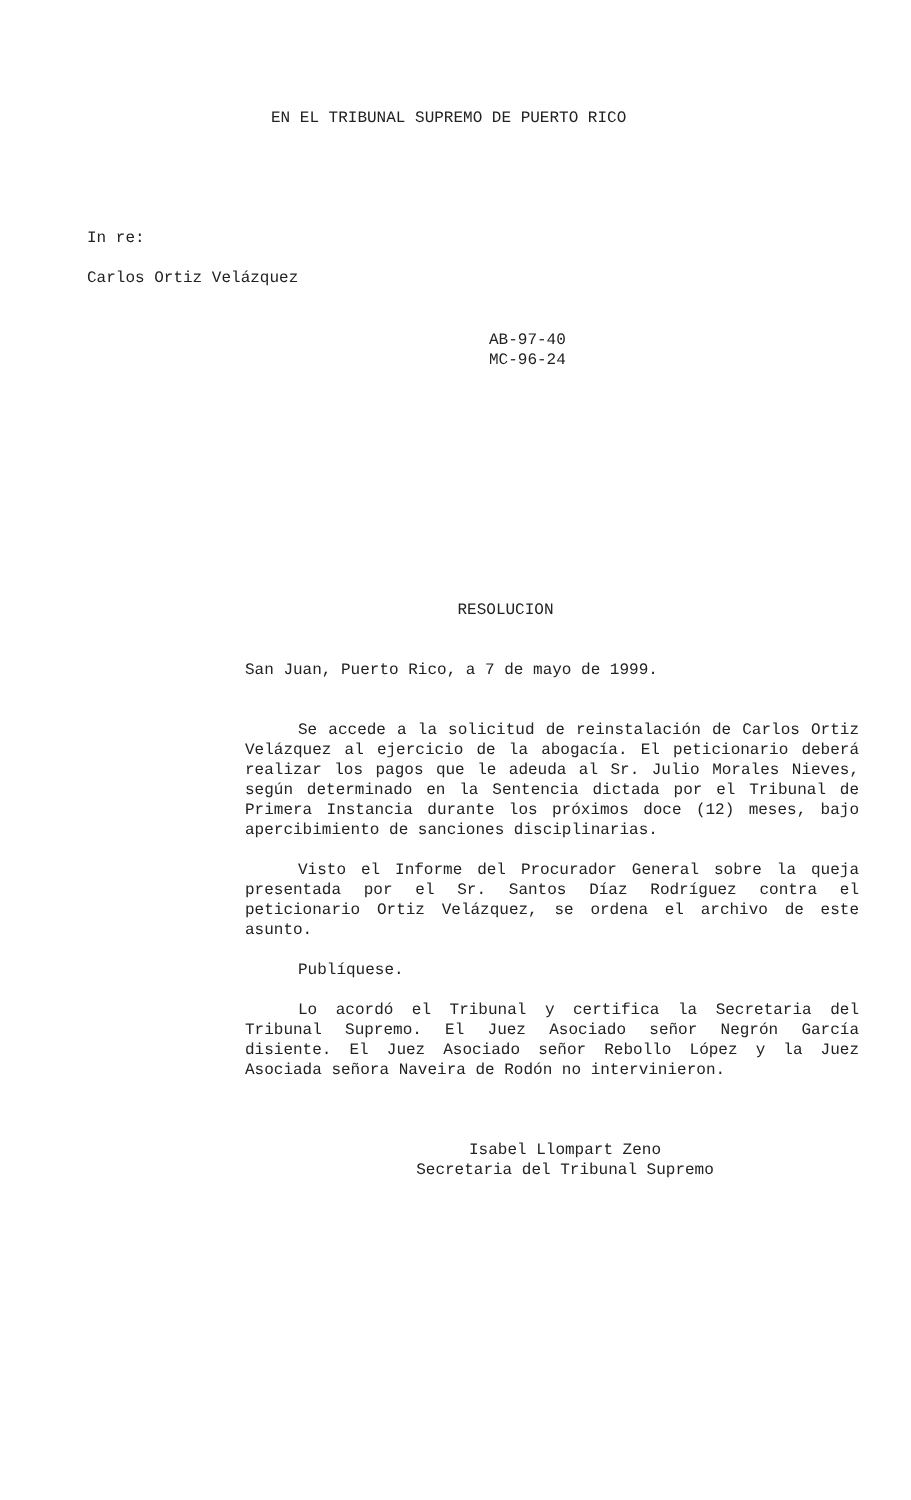EN EL TRIBUNAL SUPREMO DE PUERTO RICO
In re:
Carlos Ortiz Velázquez
AB-97-40
MC-96-24
RESOLUCION
San Juan, Puerto Rico, a 7 de mayo de 1999.
Se accede a la solicitud de reinstalación de Carlos Ortiz Velázquez al ejercicio de la abogacía. El peticionario deberá realizar los pagos que le adeuda al Sr. Julio Morales Nieves, según determinado en la Sentencia dictada por el Tribunal de Primera Instancia durante los próximos doce (12) meses, bajo apercibimiento de sanciones disciplinarias.
Visto el Informe del Procurador General sobre la queja presentada por el Sr. Santos Díaz Rodríguez contra el peticionario Ortiz Velázquez, se ordena el archivo de este asunto.
Publíquese.
Lo acordó el Tribunal y certifica la Secretaria del Tribunal Supremo. El Juez Asociado señor Negrón García disiente. El Juez Asociado señor Rebollo López y la Juez Asociada señora Naveira de Rodón no intervinieron.
Isabel Llompart Zeno
Secretaria del Tribunal Supremo